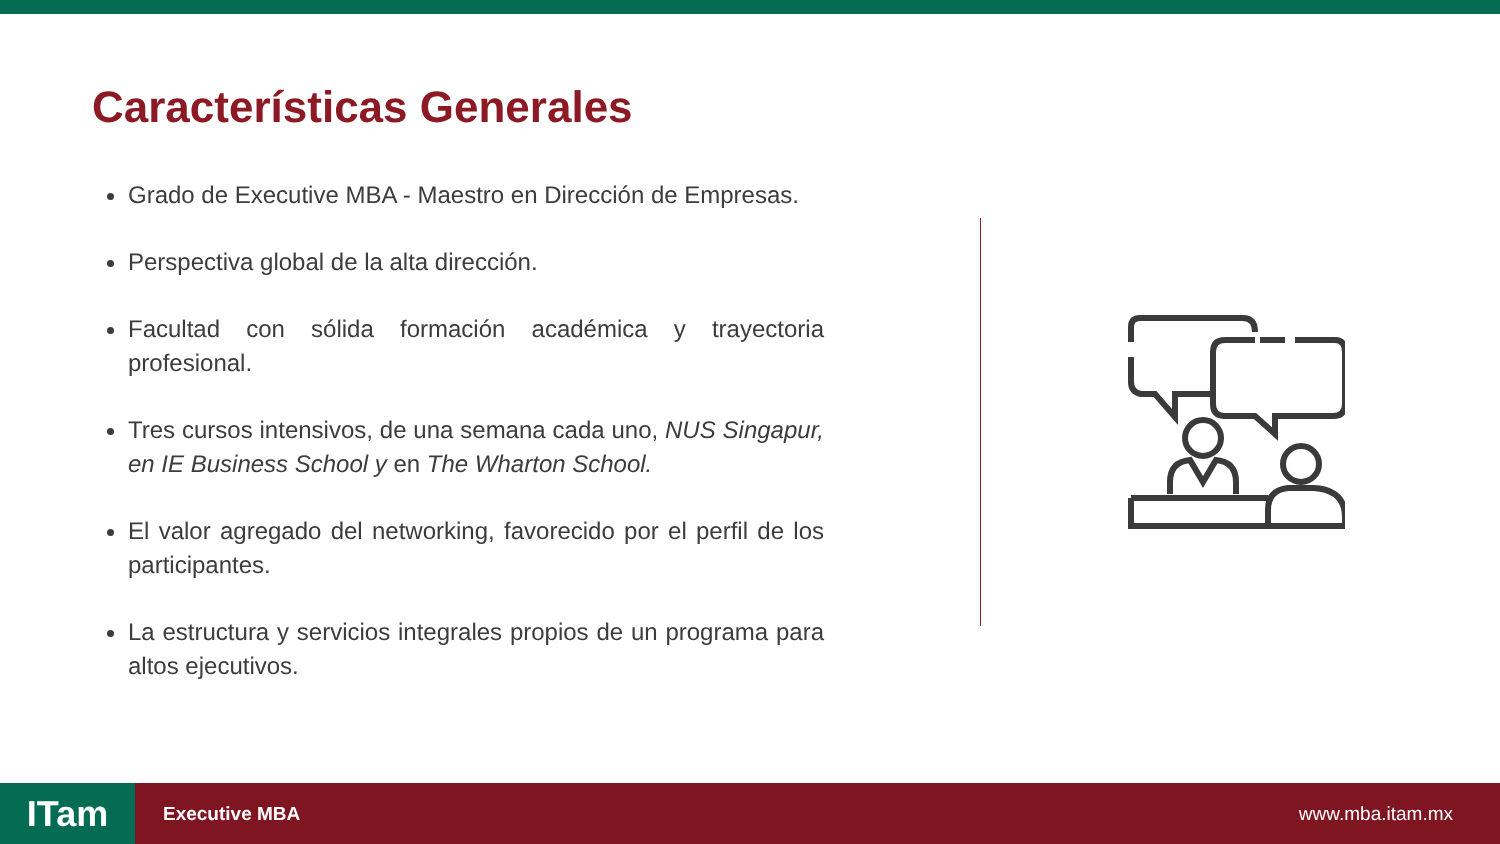Características Generales
Grado de Executive MBA - Maestro en Dirección de Empresas.
Perspectiva global de la alta dirección.
Facultad con sólida formación académica y trayectoria profesional.
Tres cursos intensivos, de una semana cada uno, NUS Singapur, en IE Business School y en The Wharton School.
El valor agregado del networking, favorecido por el perfil de los participantes.
La estructura y servicios integrales propios de un programa para altos ejecutivos.
ITam
Executive MBA www.mba.itam.mx